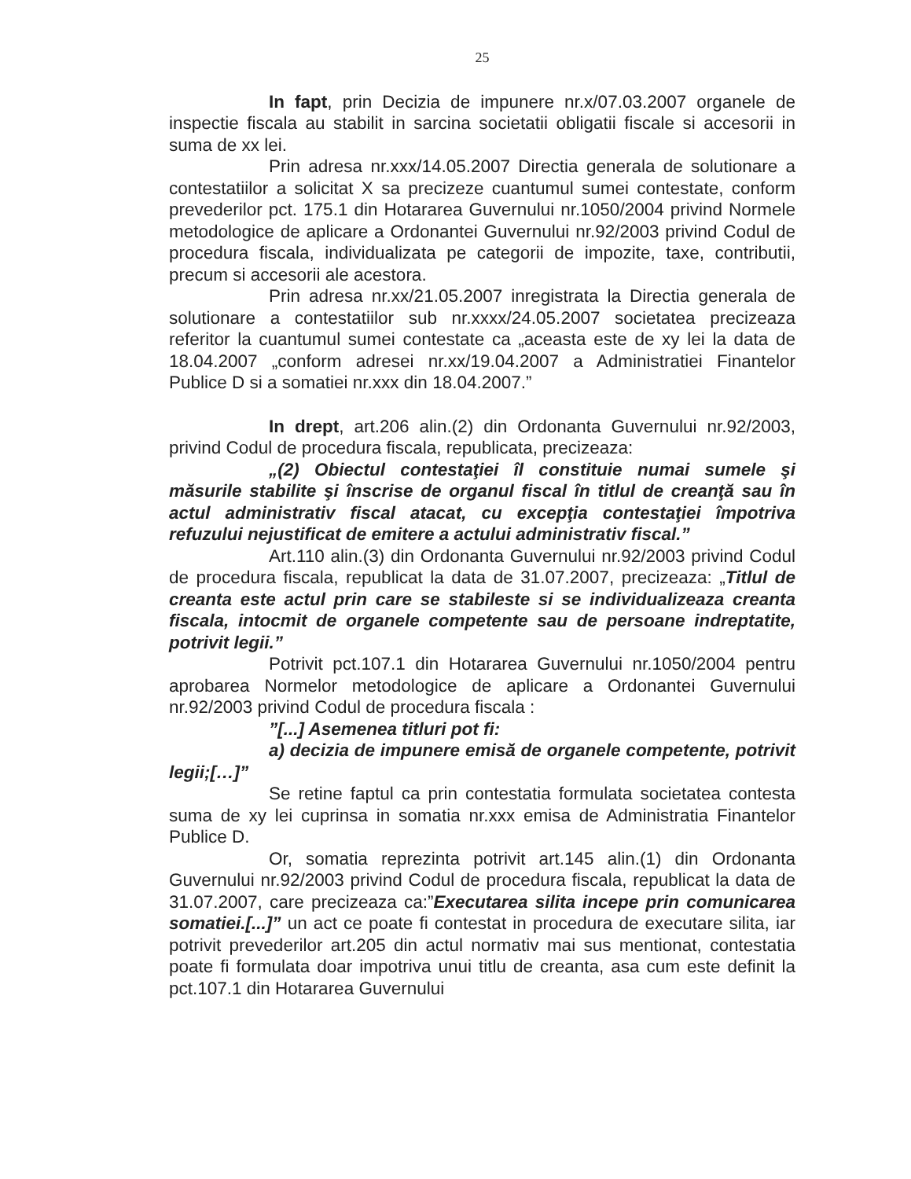25
In fapt, prin Decizia de impunere nr.x/07.03.2007 organele de inspectie fiscala au stabilit in sarcina societatii obligatii fiscale si accesorii in suma de xx lei.
Prin adresa nr.xxx/14.05.2007 Directia generala de solutionare a contestatiilor a solicitat X sa precizeze cuantumul sumei contestate, conform prevederilor pct. 175.1 din Hotararea Guvernului nr.1050/2004 privind Normele metodologice de aplicare a Ordonantei Guvernului nr.92/2003 privind Codul de procedura fiscala, individualizata pe categorii de impozite, taxe, contributii, precum si accesorii ale acestora.
Prin adresa nr.xx/21.05.2007 inregistrata la Directia generala de solutionare a contestatiilor sub nr.xxxx/24.05.2007 societatea precizeaza referitor la cuantumul sumei contestate ca „aceasta este de xy lei la data de 18.04.2007 „conform adresei nr.xx/19.04.2007 a Administratiei Finantelor Publice D si a somatiei nr.xxx din 18.04.2007.”
In drept, art.206 alin.(2) din Ordonanta Guvernului nr.92/2003, privind Codul de procedura fiscala, republicata, precizeaza:
„(2) Obiectul contestaţiei îl constituie numai sumele şi măsurile stabilite şi înscrise de organul fiscal în titlul de creanţă sau în actul administrativ fiscal atacat, cu excepţia contestaţiei împotriva refuzului nejustificat de emitere a actului administrativ fiscal.”
Art.110 alin.(3) din Ordonanta Guvernului nr.92/2003 privind Codul de procedura fiscala, republicat la data de 31.07.2007, precizeaza: „Titlul de creanta este actul prin care se stabileste si se individualizeaza creanta fiscala, intocmit de organele competente sau de persoane indreptatite, potrivit legii.”
Potrivit pct.107.1 din Hotararea Guvernului nr.1050/2004 pentru aprobarea Normelor metodologice de aplicare a Ordonantei Guvernului nr.92/2003 privind Codul de procedura fiscala :
”[...] Asemenea titluri pot fi:
a) decizia de impunere emisă de organele competente, potrivit legii;[…]”
Se retine faptul ca prin contestatia formulata societatea contesta suma de xy lei cuprinsa in somatia nr.xxx emisa de Administratia Finantelor Publice D.
Or, somatia reprezinta potrivit art.145 alin.(1) din Ordonanta Guvernului nr.92/2003 privind Codul de procedura fiscala, republicat la data de 31.07.2007, care precizeaza ca:”Executarea silita incepe prin comunicarea somatiei.[...]” un act ce poate fi contestat in procedura de executare silita, iar potrivit prevederilor art.205 din actul normativ mai sus mentionat, contestatia poate fi formulata doar impotriva unui titlu de creanta, asa cum este definit la pct.107.1 din Hotararea Guvernului